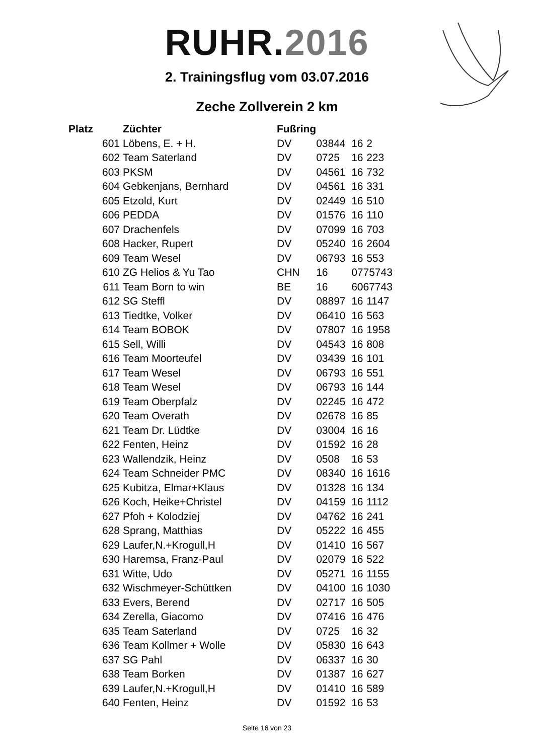RUHR. 2016
2. Trainingsflug vom 03.07.2016
Zeche Zollverein 2 km
| Platz | | Züchter | Fußring | | | |
| --- | --- | --- | --- | --- | --- | --- |
| 601 | | Löbens, E. + H. | DV | 03844 | 16 | 2 |
| 602 | | Team Saterland | DV | 0725 | 16 | 223 |
| 603 | | PKSM | DV | 04561 | 16 | 732 |
| 604 | | Gebkenjans, Bernhard | DV | 04561 | 16 | 331 |
| 605 | | Etzold, Kurt | DV | 02449 | 16 | 510 |
| 606 | | PEDDA | DV | 01576 | 16 | 110 |
| 607 | | Drachenfels | DV | 07099 | 16 | 703 |
| 608 | | Hacker, Rupert | DV | 05240 | 16 | 2604 |
| 609 | | Team Wesel | DV | 06793 | 16 | 553 |
| 610 | | ZG Helios & Yu Tao | CHN | 16 | 0775743 | |
| 611 | | Team Born to win | BE | 16 | 6067743 | |
| 612 | | SG Steffl | DV | 08897 | 16 | 1147 |
| 613 | | Tiedtke, Volker | DV | 06410 | 16 | 563 |
| 614 | | Team BOBOK | DV | 07807 | 16 | 1958 |
| 615 | | Sell, Willi | DV | 04543 | 16 | 808 |
| 616 | | Team Moorteufel | DV | 03439 | 16 | 101 |
| 617 | | Team Wesel | DV | 06793 | 16 | 551 |
| 618 | | Team Wesel | DV | 06793 | 16 | 144 |
| 619 | | Team Oberpfalz | DV | 02245 | 16 | 472 |
| 620 | | Team Overath | DV | 02678 | 16 | 85 |
| 621 | | Team Dr. Lüdtke | DV | 03004 | 16 | 16 |
| 622 | | Fenten, Heinz | DV | 01592 | 16 | 28 |
| 623 | | Wallendzik, Heinz | DV | 0508 | 16 | 53 |
| 624 | | Team Schneider PMC | DV | 08340 | 16 | 1616 |
| 625 | | Kubitza, Elmar+Klaus | DV | 01328 | 16 | 134 |
| 626 | | Koch, Heike+Christel | DV | 04159 | 16 | 1112 |
| 627 | | Pfoh + Kolodziej | DV | 04762 | 16 | 241 |
| 628 | | Sprang, Matthias | DV | 05222 | 16 | 455 |
| 629 | | Laufer,N.+Krogull,H | DV | 01410 | 16 | 567 |
| 630 | | Haremsa, Franz-Paul | DV | 02079 | 16 | 522 |
| 631 | | Witte, Udo | DV | 05271 | 16 | 1155 |
| 632 | | Wischmeyer-Schüttken | DV | 04100 | 16 | 1030 |
| 633 | | Evers, Berend | DV | 02717 | 16 | 505 |
| 634 | | Zerella, Giacomo | DV | 07416 | 16 | 476 |
| 635 | | Team Saterland | DV | 0725 | 16 | 32 |
| 636 | | Team Kollmer + Wolle | DV | 05830 | 16 | 643 |
| 637 | | SG Pahl | DV | 06337 | 16 | 30 |
| 638 | | Team Borken | DV | 01387 | 16 | 627 |
| 639 | | Laufer,N.+Krogull,H | DV | 01410 | 16 | 589 |
| 640 | | Fenten, Heinz | DV | 01592 | 16 | 53 |
Seite 16 von 23